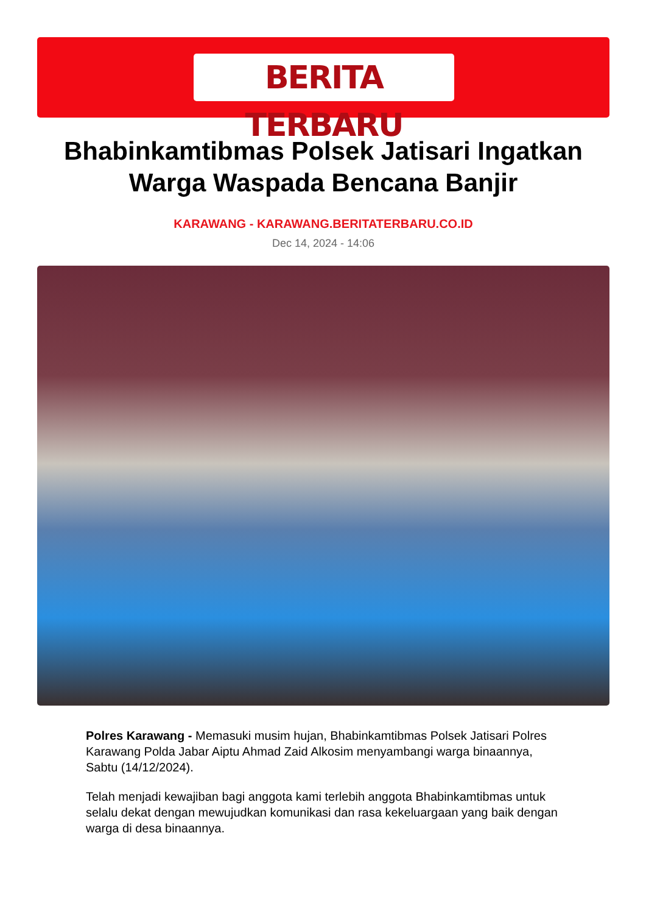BERITA TERBARU
Bhabinkamtibmas Polsek Jatisari Ingatkan Warga Waspada Bencana Banjir
KARAWANG - KARAWANG.BERITATERBARU.CO.ID
Dec 14, 2024 - 14:06
Polres Karawang - Memasuki musim hujan, Bhabinkamtibmas Polsek Jatisari Polres Karawang Polda Jabar Aiptu Ahmad Zaid Alkosim menyambangi warga binaannya, Sabtu (14/12/2024).
Telah menjadi kewajiban bagi anggota kami terlebih anggota Bhabinkamtibmas untuk selalu dekat dengan mewujudkan komunikasi dan rasa kekeluargaan yang baik dengan warga di desa binaannya.